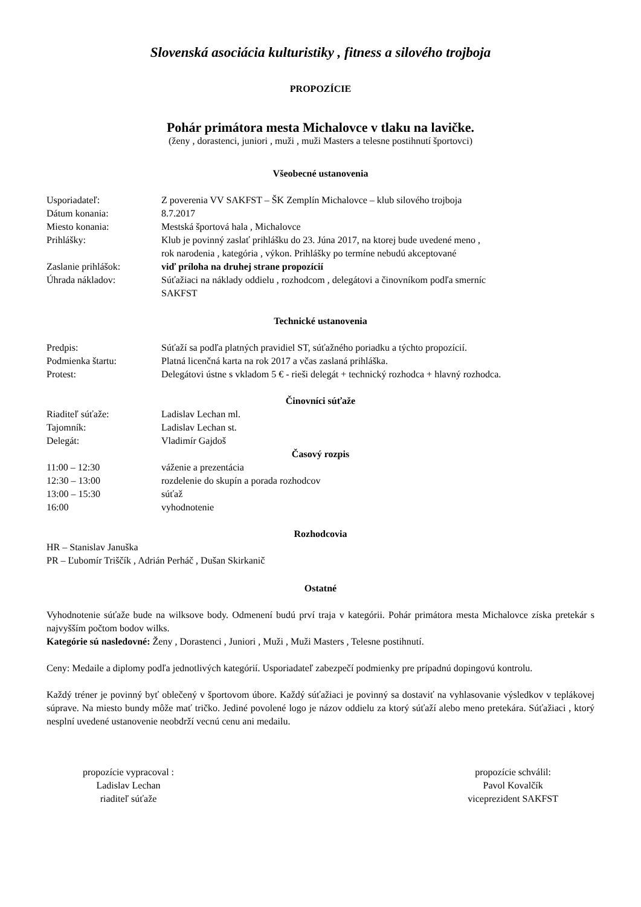Slovenská asociácia kulturistiky , fitness a silového trojboja
PROPOZÍCIE
Pohár primátora mesta Michalovce v tlaku na lavičke.
(ženy , dorastenci, juniori , muži , muži Masters a telesne postihnutí športovci)
Všeobecné ustanovenia
Usporiadateľ: Z poverenia VV SAKFST – ŠK Zemplín Michalovce – klub silového trojboja
Dátum konania: 8.7.2017
Miesto konania: Mestská športová hala , Michalovce
Prihlášky: Klub je povinný zaslať prihlášku do 23. Júna 2017, na ktorej bude uvedené meno ,
rok narodenia , kategória , výkon. Prihlášky po termíne nebudú akceptované
Zaslanie prihlášok: viď príloha na druhej strane propozícií
Úhrada nákladov: Súťažiaci na náklady oddielu , rozhodcom , delegátovi a činovníkom podľa smerníc
SAKFST
Technické ustanovenia
Predpis: Súťaží sa podľa platných pravidiel ST, súťažného poriadku a týchto propozícií.
Podmienka štartu: Platná licenčná karta na rok 2017 a včas zaslaná prihláška.
Protest: Delegátovi ústne s vkladom 5 € - rieši delegát + technický rozhodca + hlavný rozhodca.
Činovníci súťaže
Riaditeľ súťaže: Ladislav Lechan ml.
Tajomník: Ladislav Lechan st.
Delegát: Vladimír Gajdoš
Časový rozpis
11:00 – 12:30 váženie a prezentácia
12:30 – 13:00 rozdelenie do skupín a porada rozhodcov
13:00 – 15:30 súťaž
16:00 vyhodnotenie
Rozhodcovia
HR – Stanislav Januška
PR – Ľubomír Triščík , Adrián Perháč , Dušan Skirkanič
Ostatné
Vyhodnotenie súťaže bude na wilksove body. Odmenení budú prví traja v kategórii. Pohár primátora mesta Michalovce získa pretekár s najvyšším počtom bodov wilks.
Kategórie sú nasledovné: Ženy , Dorastenci , Juniori , Muži , Muži Masters , Telesne postihnutí.
Ceny: Medaile a diplomy podľa jednotlivých kategórií. Usporiadateľ zabezpečí podmienky pre prípadnú dopingovú kontrolu.
Každý tréner je povinný byť oblečený v športovom úbore. Každý súťažiaci je povinný sa dostaviť na vyhlasovanie výsledkov v teplákovej súprave. Na miesto bundy môže mať tričko. Jediné povolené logo je názov oddielu za ktorý súťaží alebo meno pretekára. Súťažiaci , ktorý nesplní uvedené ustanovenie neobdrží vecnú cenu ani medailu.
propozície vypracoval :
Ladislav Lechan
riaditeľ súťaže
propozície schválil:
Pavol Kovalčík
viceprezident SAKFST